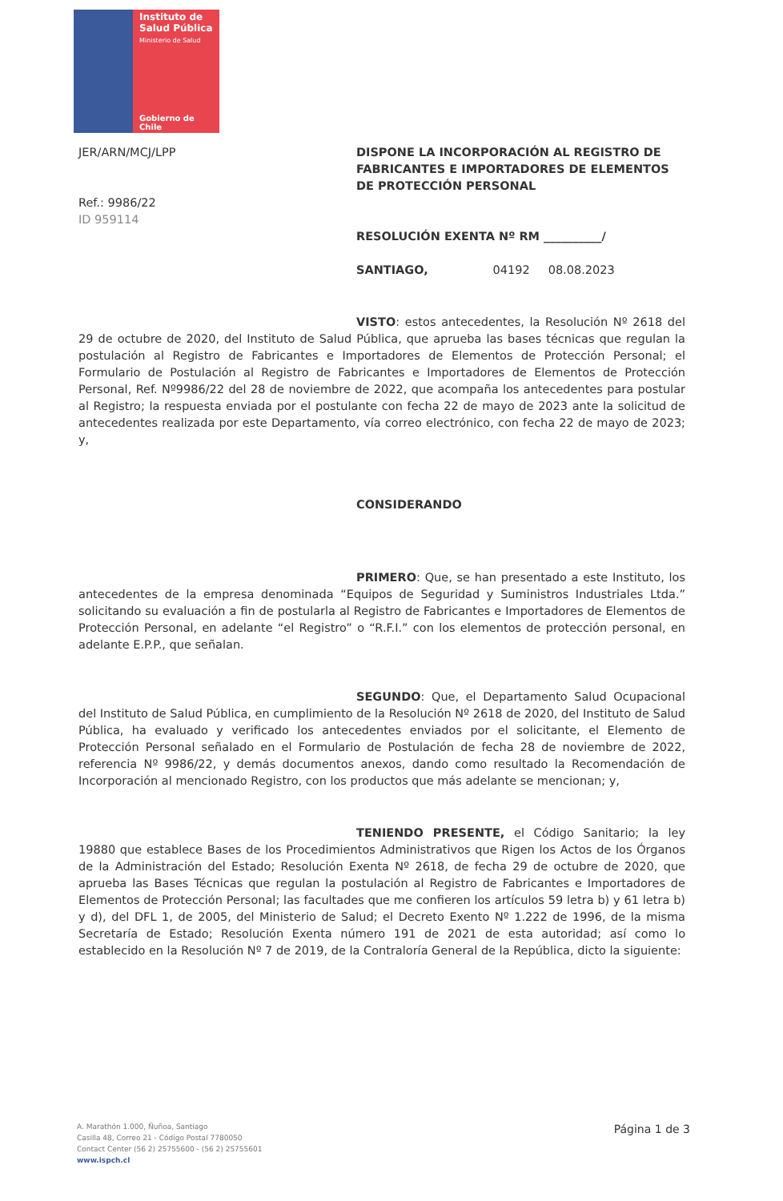Instituto de
Salud Pública
Ministerio de Salud
Gobierno de Chile
JER/ARN/MCJ/LPP
Ref.: 9986/22
ID 959114
DISPONE LA INCORPORACIÓN AL REGISTRO DE FABRICANTES E IMPORTADORES DE ELEMENTOS DE PROTECCIÓN PERSONAL
RESOLUCIÓN EXENTA Nº RM __________/
SANTIAGO, 04192 08.08.2023
VISTO: estos antecedentes, la Resolución Nº 2618 del 29 de octubre de 2020, del Instituto de Salud Pública, que aprueba las bases técnicas que regulan la postulación al Registro de Fabricantes e Importadores de Elementos de Protección Personal; el Formulario de Postulación al Registro de Fabricantes e Importadores de Elementos de Protección Personal, Ref. Nº9986/22 del 28 de noviembre de 2022, que acompaña los antecedentes para postular al Registro; la respuesta enviada por el postulante con fecha 22 de mayo de 2023 ante la solicitud de antecedentes realizada por este Departamento, vía correo electrónico, con fecha 22 de mayo de 2023; y,
CONSIDERANDO
PRIMERO: Que, se han presentado a este Instituto, los antecedentes de la empresa denominada “Equipos de Seguridad y Suministros Industriales Ltda.” solicitando su evaluación a fin de postularla al Registro de Fabricantes e Importadores de Elementos de Protección Personal, en adelante “el Registro” o “R.F.I.” con los elementos de protección personal, en adelante E.P.P., que señalan.
SEGUNDO: Que, el Departamento Salud Ocupacional del Instituto de Salud Pública, en cumplimiento de la Resolución Nº 2618 de 2020, del Instituto de Salud Pública, ha evaluado y verificado los antecedentes enviados por el solicitante, el Elemento de Protección Personal señalado en el Formulario de Postulación de fecha 28 de noviembre de 2022, referencia Nº 9986/22, y demás documentos anexos, dando como resultado la Recomendación de Incorporación al mencionado Registro, con los productos que más adelante se mencionan; y,
TENIENDO PRESENTE, el Código Sanitario; la ley 19880 que establece Bases de los Procedimientos Administrativos que Rigen los Actos de los Órganos de la Administración del Estado; Resolución Exenta Nº 2618, de fecha 29 de octubre de 2020, que aprueba las Bases Técnicas que regulan la postulación al Registro de Fabricantes e Importadores de Elementos de Protección Personal; las facultades que me confieren los artículos 59 letra b) y 61 letra b) y d), del DFL 1, de 2005, del Ministerio de Salud; el Decreto Exento Nº 1.222 de 1996, de la misma Secretaría de Estado; Resolución Exenta número 191 de 2021 de esta autoridad; así como lo establecido en la Resolución Nº 7 de 2019, de la Contraloría General de la República, dicto la siguiente:
A. Marathón 1.000, Ñuñoa, Santiago
Casilla 48, Correo 21 - Código Postal 7780050
Contact Center (56 2) 25755600 - (56 2) 25755601
www.ispch.cl
Página 1 de 3